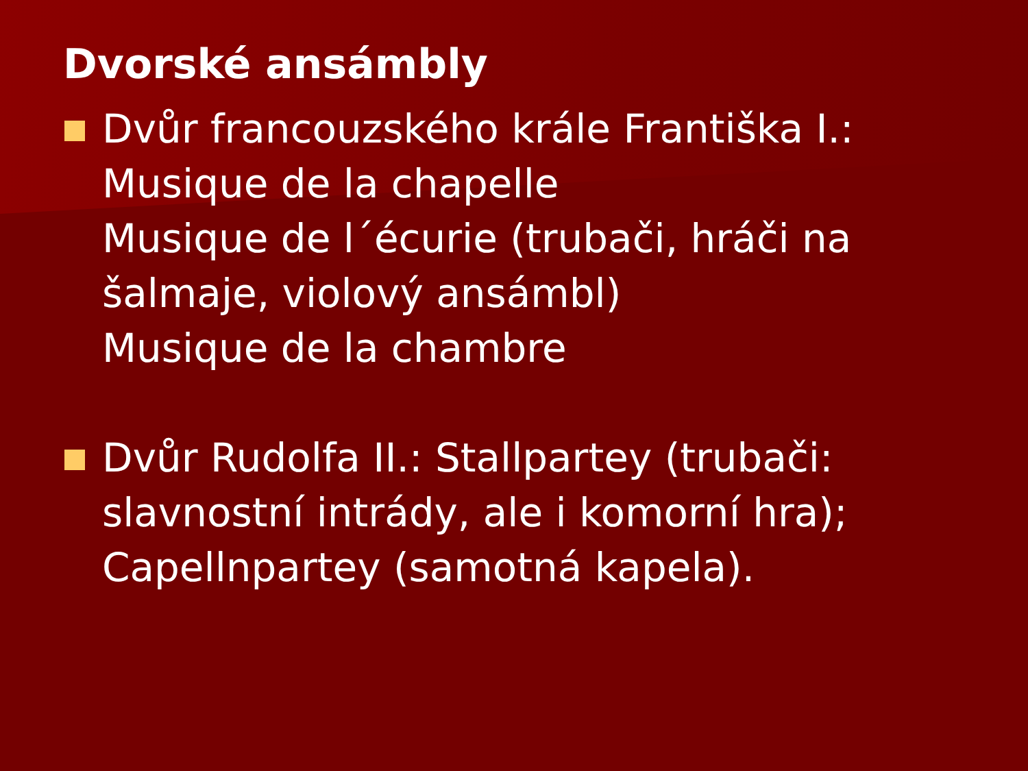Dvorské ansámbly
Dvůr francouzského krále Františka I.:
Musique de la chapelle
Musique de l´écurie (trubači, hráči na šalmaje, violový ansámbl)
Musique de la chambre
Dvůr Rudolfa II.: Stallpartey (trubači: slavnostní intrády, ale i komorní hra); Capellnpartey (samotná kapela).